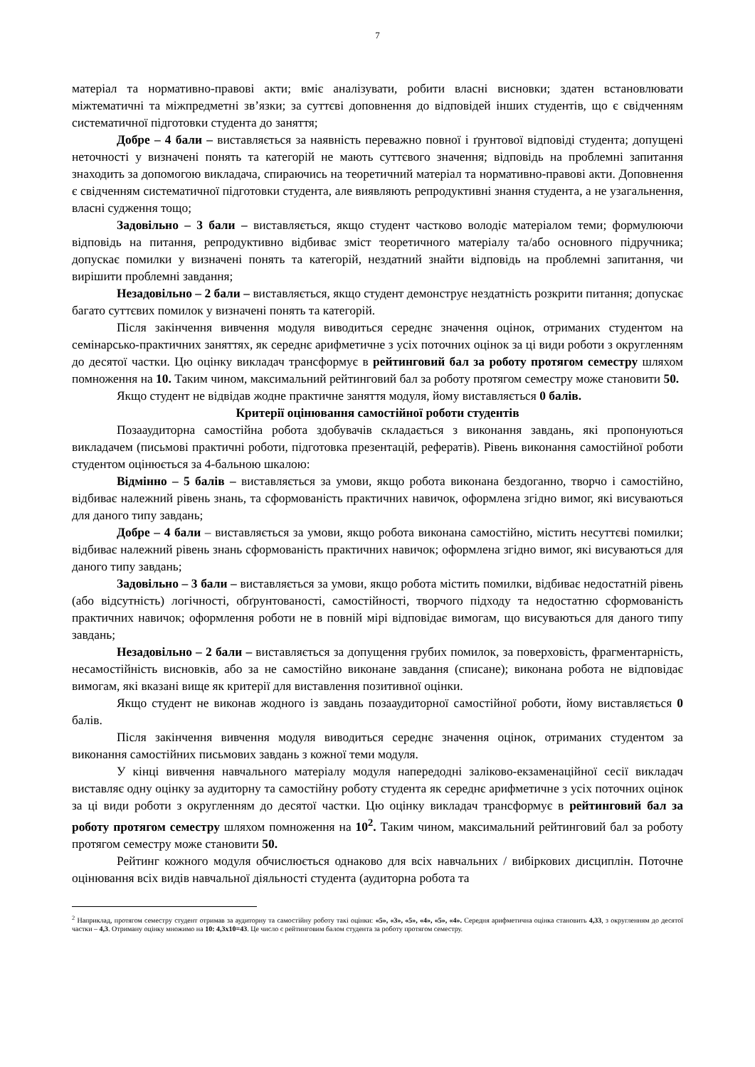7
матеріал та нормативно-правові акти; вміє аналізувати, робити власні висновки; здатен встановлювати міжтематичні та міжпредметні зв’язки; за суттєві доповнення до відповідей інших студентів, що є свідченням систематичної підготовки студента до заняття;
Добре – 4 бали – виставляється за наявність переважно повної і ґрунтової відповіді студента; допущені неточності у визначені понять та категорій не мають суттєвого значення; відповідь на проблемні запитання знаходить за допомогою викладача, спираючись на теоретичний матеріал та нормативно-правові акти. Доповнення є свідченням систематичної підготовки студента, але виявляють репродуктивні знання студента, а не узагальнення, власні судження тощо;
Задовільно – 3 бали – виставляється, якщо студент частково володіє матеріалом теми; формулюючи відповідь на питання, репродуктивно відбиває зміст теоретичного матеріалу та/або основного підручника; допускає помилки у визначені понять та категорій, нездатний знайти відповідь на проблемні запитання, чи вирішити проблемні завдання;
Незадовільно – 2 бали – виставляється, якщо студент демонструє нездатність розкрити питання; допускає багато суттєвих помилок у визначені понять та категорій.
Після закінчення вивчення модуля виводиться середнє значення оцінок, отриманих студентом на семінарсько-практичних заняттях, як середнє арифметичне з усіх поточних оцінок за ці види роботи з округленням до десятої частки. Цю оцінку викладач трансформує в рейтинговий бал за роботу протягом семестру шляхом помноження на 10. Таким чином, максимальний рейтинговий бал за роботу протягом семестру може становити 50.
Якщо студент не відвідав жодне практичне заняття модуля, йому виставляється 0 балів.
Критерії оцінювання самостійної роботи студентів
Позааудиторна самостійна робота здобувачів складається з виконання завдань, які пропонуються викладачем (письмові практичні роботи, підготовка презентацій, рефератів). Рівень виконання самостійної роботи студентом оцінюється за 4-бальною шкалою:
Відмінно – 5 балів – виставляється за умови, якщо робота виконана бездоганно, творчо і самостійно, відбиває належний рівень знань, та сформованість практичних навичок, оформлена згідно вимог, які висуваються для даного типу завдань;
Добре – 4 бали – виставляється за умови, якщо робота виконана самостійно, містить несуттєві помилки; відбиває належний рівень знань сформованість практичних навичок; оформлена згідно вимог, які висуваються для даного типу завдань;
Задовільно – 3 бали – виставляється за умови, якщо робота містить помилки, відбиває недостатній рівень (або відсутність) логічності, обґрунтованості, самостійності, творчого підходу та недостатню сформованість практичних навичок; оформлення роботи не в повній мірі відповідає вимогам, що висуваються для даного типу завдань;
Незадовільно – 2 бали – виставляється за допущення грубих помилок, за поверховість, фрагментарність, несамостійність висновків, або за не самостійно виконане завдання (списане); виконана робота не відповідає вимогам, які вказані вище як критерії для виставлення позитивної оцінки.
Якщо студент не виконав жодного із завдань позааудиторної самостійної роботи, йому виставляється 0 балів.
Після закінчення вивчення модуля виводиться середнє значення оцінок, отриманих студентом за виконання самостійних письмових завдань з кожної теми модуля.
У кінці вивчення навчального матеріалу модуля напередодні заліково-екзаменаційної сесії викладач виставляє одну оцінку за аудиторну та самостійну роботу студента як середнє арифметичне з усіх поточних оцінок за ці види роботи з округленням до десятої частки. Цю оцінку викладач трансформує в рейтинговий бал за роботу протягом семестру шляхом помноження на 10<sup>2</sup>. Таким чином, максимальний рейтинговий бал за роботу протягом семестру може становити 50.
Рейтинг кожного модуля обчислюється однаково для всіх навчальних / вибіркових дисциплін. Поточне оцінювання всіх видів навчальної діяльності студента (аудиторна робота та
<sup>2</sup> Наприклад, протягом семестру студент отримав за аудиторну та самостійну роботу такі оцінки: «5», «3», «5», «4», «5», «4». Середня арифметична оцінка становить 4,33, з округленням до десятої частки – 4,3. Отриману оцінку множимо на 10: 4,3х10=43. Це число є рейтинговим балом студента за роботу протягом семестру.